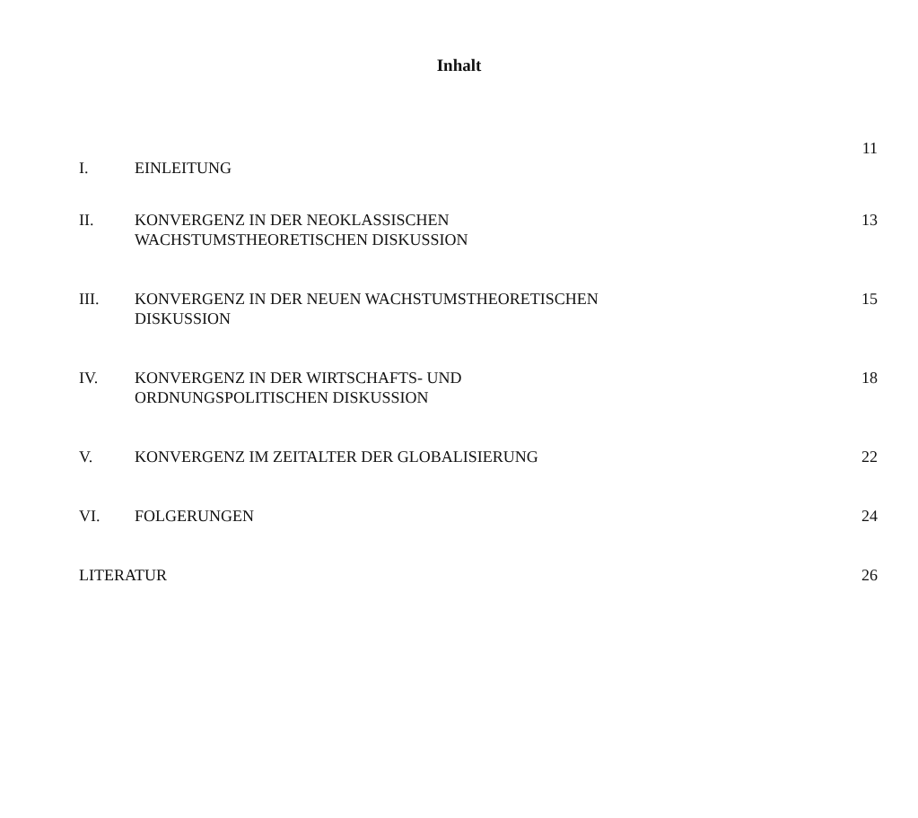Inhalt
I. EINLEITUNG 11
II. KONVERGENZ IN DER NEOKLASSISCHEN
WACHSTUMSTHEORETISCHEN DISKUSSION 13
III. KONVERGENZ IN DER NEUEN WACHSTUMSTHEORETISCHEN
DISKUSSION 15
IV. KONVERGENZ IN DER WIRTSCHAFTS- UND
ORDNUNGSPOLITISCHEN DISKUSSION 18
V. KONVERGENZ IM ZEITALTER DER GLOBALISIERUNG 22
VI. FOLGERUNGEN 24
LITERATUR 26